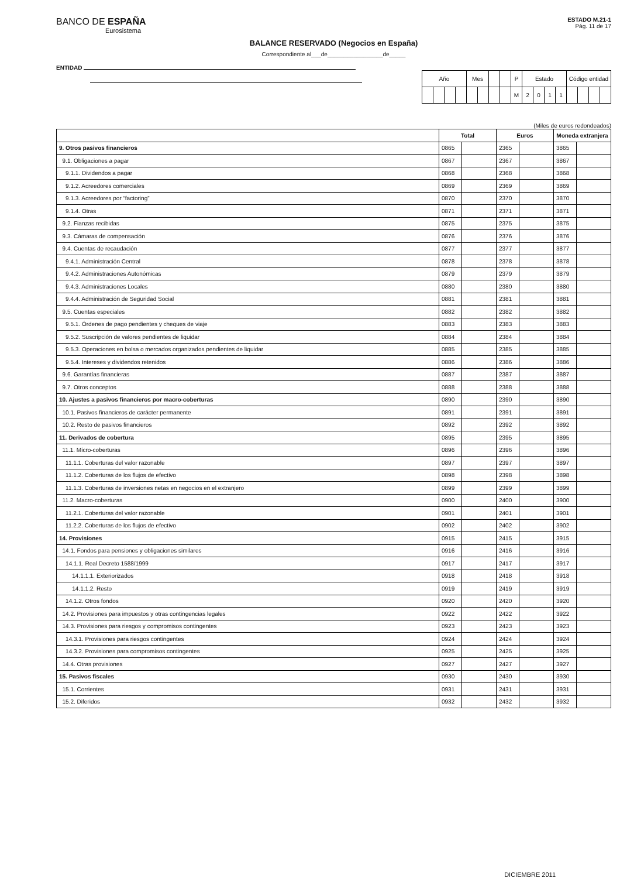BANCO DE ESPAÑA
Eurosistema
ESTADO M.21-1
Pág. 11 de 17
BALANCE RESERVADO (Negocios en España)
Correspondiente al___de_________________de_____
ENTIDAD
| Año | | | | Mes | | | | P | Estado | | | | Código entidad | | | |
| | | | | | | | | M | 2 | 0 | 1 | 1 | | | | |
(Miles de euros redondeados)
| | Total | | Euros | | Moneda extranjera | |
| --- | --- | --- | --- | --- | --- | --- |
| 9. Otros pasivos financieros | 0865 | | 2365 | | 3865 | |
| 9.1. Obligaciones a pagar | 0867 | | 2367 | | 3867 | |
| 9.1.1. Dividendos a pagar | 0868 | | 2368 | | 3868 | |
| 9.1.2. Acreedores comerciales | 0869 | | 2369 | | 3869 | |
| 9.1.3. Acreedores por “factoring” | 0870 | | 2370 | | 3870 | |
| 9.1.4. Otras | 0871 | | 2371 | | 3871 | |
| 9.2. Fianzas recibidas | 0875 | | 2375 | | 3875 | |
| 9.3. Cámaras de compensación | 0876 | | 2376 | | 3876 | |
| 9.4. Cuentas de recaudación | 0877 | | 2377 | | 3877 | |
| 9.4.1. Administración Central | 0878 | | 2378 | | 3878 | |
| 9.4.2. Administraciones Autonómicas | 0879 | | 2379 | | 3879 | |
| 9.4.3. Administraciones Locales | 0880 | | 2380 | | 3880 | |
| 9.4.4. Administración de Seguridad Social | 0881 | | 2381 | | 3881 | |
| 9.5. Cuentas especiales | 0882 | | 2382 | | 3882 | |
| 9.5.1. Órdenes de pago pendientes y cheques de viaje | 0883 | | 2383 | | 3883 | |
| 9.5.2. Suscripción de valores pendientes de liquidar | 0884 | | 2384 | | 3884 | |
| 9.5.3. Operaciones en bolsa o mercados organizados pendientes de liquidar | 0885 | | 2385 | | 3885 | |
| 9.5.4. Intereses y dividendos retenidos | 0886 | | 2386 | | 3886 | |
| 9.6. Garantías financieras | 0887 | | 2387 | | 3887 | |
| 9.7. Otros conceptos | 0888 | | 2388 | | 3888 | |
| 10. Ajustes a pasivos financieros por macro-coberturas | 0890 | | 2390 | | 3890 | |
| 10.1. Pasivos financieros de carácter permanente | 0891 | | 2391 | | 3891 | |
| 10.2. Resto de pasivos financieros | 0892 | | 2392 | | 3892 | |
| 11. Derivados de cobertura | 0895 | | 2395 | | 3895 | |
| 11.1. Micro-coberturas | 0896 | | 2396 | | 3896 | |
| 11.1.1. Coberturas del valor razonable | 0897 | | 2397 | | 3897 | |
| 11.1.2. Coberturas de los flujos de efectivo | 0898 | | 2398 | | 3898 | |
| 11.1.3. Coberturas de inversiones netas en negocios en el extranjero | 0899 | | 2399 | | 3899 | |
| 11.2. Macro-coberturas | 0900 | | 2400 | | 3900 | |
| 11.2.1. Coberturas del valor razonable | 0901 | | 2401 | | 3901 | |
| 11.2.2. Coberturas de los flujos de efectivo | 0902 | | 2402 | | 3902 | |
| 14. Provisiones | 0915 | | 2415 | | 3915 | |
| 14.1. Fondos para pensiones y obligaciones similares | 0916 | | 2416 | | 3916 | |
| 14.1.1. Real Decreto 1588/1999 | 0917 | | 2417 | | 3917 | |
| 14.1.1.1. Exteriorizados | 0918 | | 2418 | | 3918 | |
| 14.1.1.2. Resto | 0919 | | 2419 | | 3919 | |
| 14.1.2. Otros fondos | 0920 | | 2420 | | 3920 | |
| 14.2. Provisiones para impuestos y otras contingencias legales | 0922 | | 2422 | | 3922 | |
| 14.3. Provisiones para riesgos y compromisos contingentes | 0923 | | 2423 | | 3923 | |
| 14.3.1. Provisiones para riesgos contingentes | 0924 | | 2424 | | 3924 | |
| 14.3.2. Provisiones para compromisos contingentes | 0925 | | 2425 | | 3925 | |
| 14.4. Otras provisiones | 0927 | | 2427 | | 3927 | |
| 15. Pasivos fiscales | 0930 | | 2430 | | 3930 | |
| 15.1. Corrientes | 0931 | | 2431 | | 3931 | |
| 15.2. Diferidos | 0932 | | 2432 | | 3932 | |
DICIEMBRE 2011